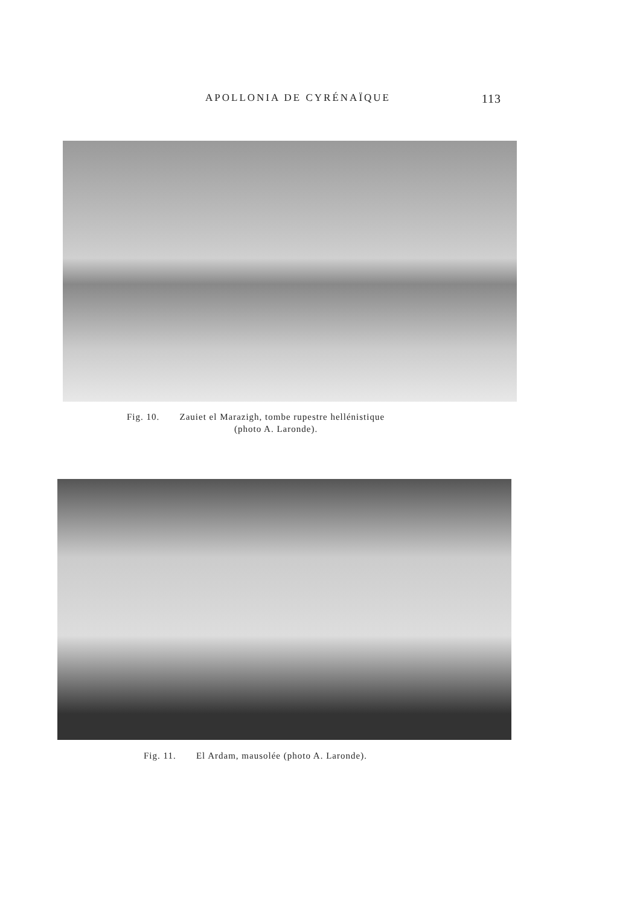APOLLONIA DE CYRÉNAÏQUE 113
Fig. 10. Zauiet el Marazigh, tombe rupestre hellénistique
(photo A. Laronde).
Fig. 11. El Ardam, mausolée (photo A. Laronde).